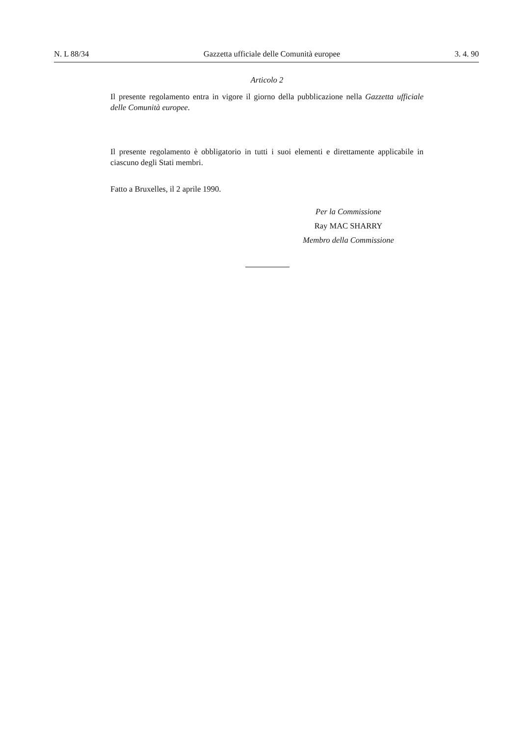N. L 88/34 Gazzetta ufficiale delle Comunità europee 3. 4. 90
Articolo 2
Il presente regolamento entra in vigore il giorno della pubblicazione nella Gazzetta ufficiale delle Comunità europee.
Il presente regolamento è obbligatorio in tutti i suoi elementi e direttamente applicabile in ciascuno degli Stati membri.
Fatto a Bruxelles, il 2 aprile 1990.
Per la Commissione
Ray MAC SHARRY
Membro della Commissione